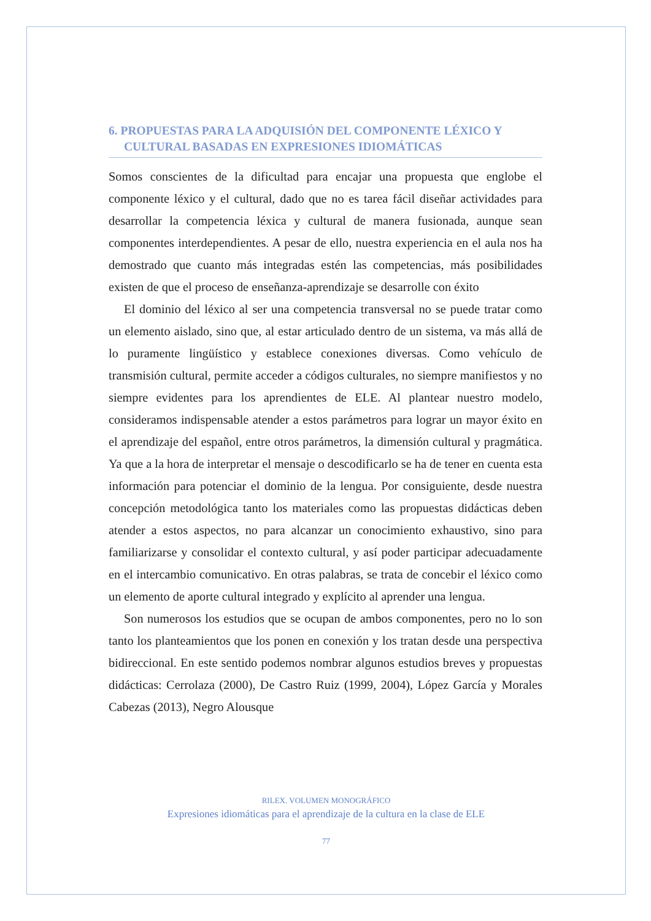6. PROPUESTAS PARA LA ADQUISIÓN DEL COMPONENTE LÉXICO Y CULTURAL BASADAS EN EXPRESIONES IDIOMÁTICAS
Somos conscientes de la dificultad para encajar una propuesta que englobe el componente léxico y el cultural, dado que no es tarea fácil diseñar actividades para desarrollar la competencia léxica y cultural de manera fusionada, aunque sean componentes interdependientes. A pesar de ello, nuestra experiencia en el aula nos ha demostrado que cuanto más integradas estén las competencias, más posibilidades existen de que el proceso de enseñanza-aprendizaje se desarrolle con éxito
El dominio del léxico al ser una competencia transversal no se puede tratar como un elemento aislado, sino que, al estar articulado dentro de un sistema, va más allá de lo puramente lingüístico y establece conexiones diversas. Como vehículo de transmisión cultural, permite acceder a códigos culturales, no siempre manifiestos y no siempre evidentes para los aprendientes de ELE. Al plantear nuestro modelo, consideramos indispensable atender a estos parámetros para lograr un mayor éxito en el aprendizaje del español, entre otros parámetros, la dimensión cultural y pragmática. Ya que a la hora de interpretar el mensaje o descodificarlo se ha de tener en cuenta esta información para potenciar el dominio de la lengua. Por consiguiente, desde nuestra concepción metodológica tanto los materiales como las propuestas didácticas deben atender a estos aspectos, no para alcanzar un conocimiento exhaustivo, sino para familiarizarse y consolidar el contexto cultural, y así poder participar adecuadamente en el intercambio comunicativo. En otras palabras, se trata de concebir el léxico como un elemento de aporte cultural integrado y explícito al aprender una lengua.
Son numerosos los estudios que se ocupan de ambos componentes, pero no lo son tanto los planteamientos que los ponen en conexión y los tratan desde una perspectiva bidireccional. En este sentido podemos nombrar algunos estudios breves y propuestas didácticas: Cerrolaza (2000), De Castro Ruiz (1999, 2004), López García y Morales Cabezas (2013), Negro Alousque
RILEX. VOLUMEN MONOGRÁFICO
Expresiones idiomáticas para el aprendizaje de la cultura en la clase de ELE
77